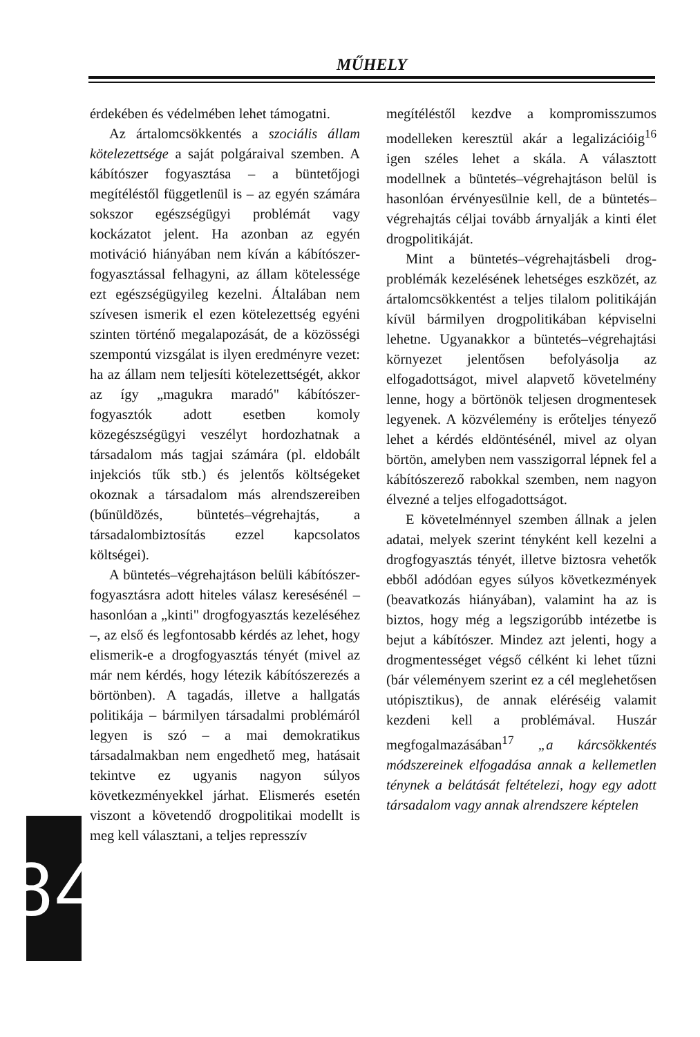MŰHELY
érdekében és védelmében lehet támogatni.
Az ártalomcsökkentés a szociális állam kötelezettsége a saját polgáraival szemben. A kábítószer fogyasztása – a büntetőjogi megítéléstől függetlenül is – az egyén számára sokszor egészségügyi problémát vagy kockázatot jelent. Ha azonban az egyén motiváció hiányában nem kíván a kábítószer-fogyasztással felhagyni, az állam kötelessége ezt egészségügyileg kezelni. Általában nem szívesen ismerik el ezen kötelezettség egyéni szinten történő megalapozását, de a közösségi szempontú vizsgálat is ilyen eredményre vezet: ha az állam nem teljesíti kötelezettségét, akkor az így „magukra maradó" kábítószer-fogyasztók adott esetben komoly közegészségügyi veszélyt hordozhatnak a társadalom más tagjai számára (pl. eldobált injekciós tűk stb.) és jelentős költségeket okoznak a társadalom más alrendszereiben (bűnüldözés, büntetés–végrehajtás, a társadalombiztosítás ezzel kapcsolatos költségei).
A büntetés–végrehajtáson belüli kábítószer-fogyasztásra adott hiteles válasz keresésénél – hasonlóan a „kinti" drogfogyasztás kezeléséhez –, az első és legfontosabb kérdés az lehet, hogy elismerik-e a drogfogyasztás tényét (mivel az már nem kérdés, hogy létezik kábítószerezés a börtönben). A tagadás, illetve a hallgatás politikája – bármilyen társadalmi problémáról legyen is szó – a mai demokratikus társadalmakban nem engedhető meg, hatásait tekintve ez ugyanis nagyon súlyos következményekkel járhat. Elismerés esetén viszont a követendő drogpolitikai modellt is meg kell választani, a teljes represszív
megítéléstől kezdve a kompromisszumos modelleken keresztül akár a legalizációig<sup>16</sup> igen széles lehet a skála. A választott modellnek a büntetés–végrehajtáson belül is hasonlóan érvényesülnie kell, de a büntetés–végrehajtás céljai tovább árnyalják a kinti élet drogpolitikáját.
Mint a büntetés–végrehajtásbeli drog-problémák kezelésének lehetséges eszközét, az ártalomcsökkentést a teljes tilalom politikáján kívül bármilyen drogpolitikában képviselni lehetne. Ugyanakkor a büntetés–végrehajtási környezet jelentősen befolyásolja az elfogadottságot, mivel alapvető követelmény lenne, hogy a börtönök teljesen drogmentesek legyenek. A közvélemény is erőteljes tényező lehet a kérdés eldöntésénél, mivel az olyan börtön, amelyben nem vasszigorral lépnek fel a kábítószerező rabokkal szemben, nem nagyon élvezné a teljes elfogadottságot.
E követelménnyel szemben állnak a jelen adatai, melyek szerint tényként kell kezelni a drogfogyasztás tényét, illetve biztosra vehetők ebből adódóan egyes súlyos következmények (beavatkozás hiányában), valamint ha az is biztos, hogy még a legszigorúbb intézetbe is bejut a kábítószer. Mindez azt jelenti, hogy a drogmentességet végső célként ki lehet tűzni (bár véleményem szerint ez a cél meglehetősen utópisztikus), de annak eléréséig valamit kezdeni kell a problémával. Huszár megfogalmazásában<sup>17</sup> „a kárcsökkentés módszereinek elfogadása annak a kellemetlen ténynek a belátását feltételezi, hogy egy adott társadalom vagy annak alrendszere képtelen
8 4